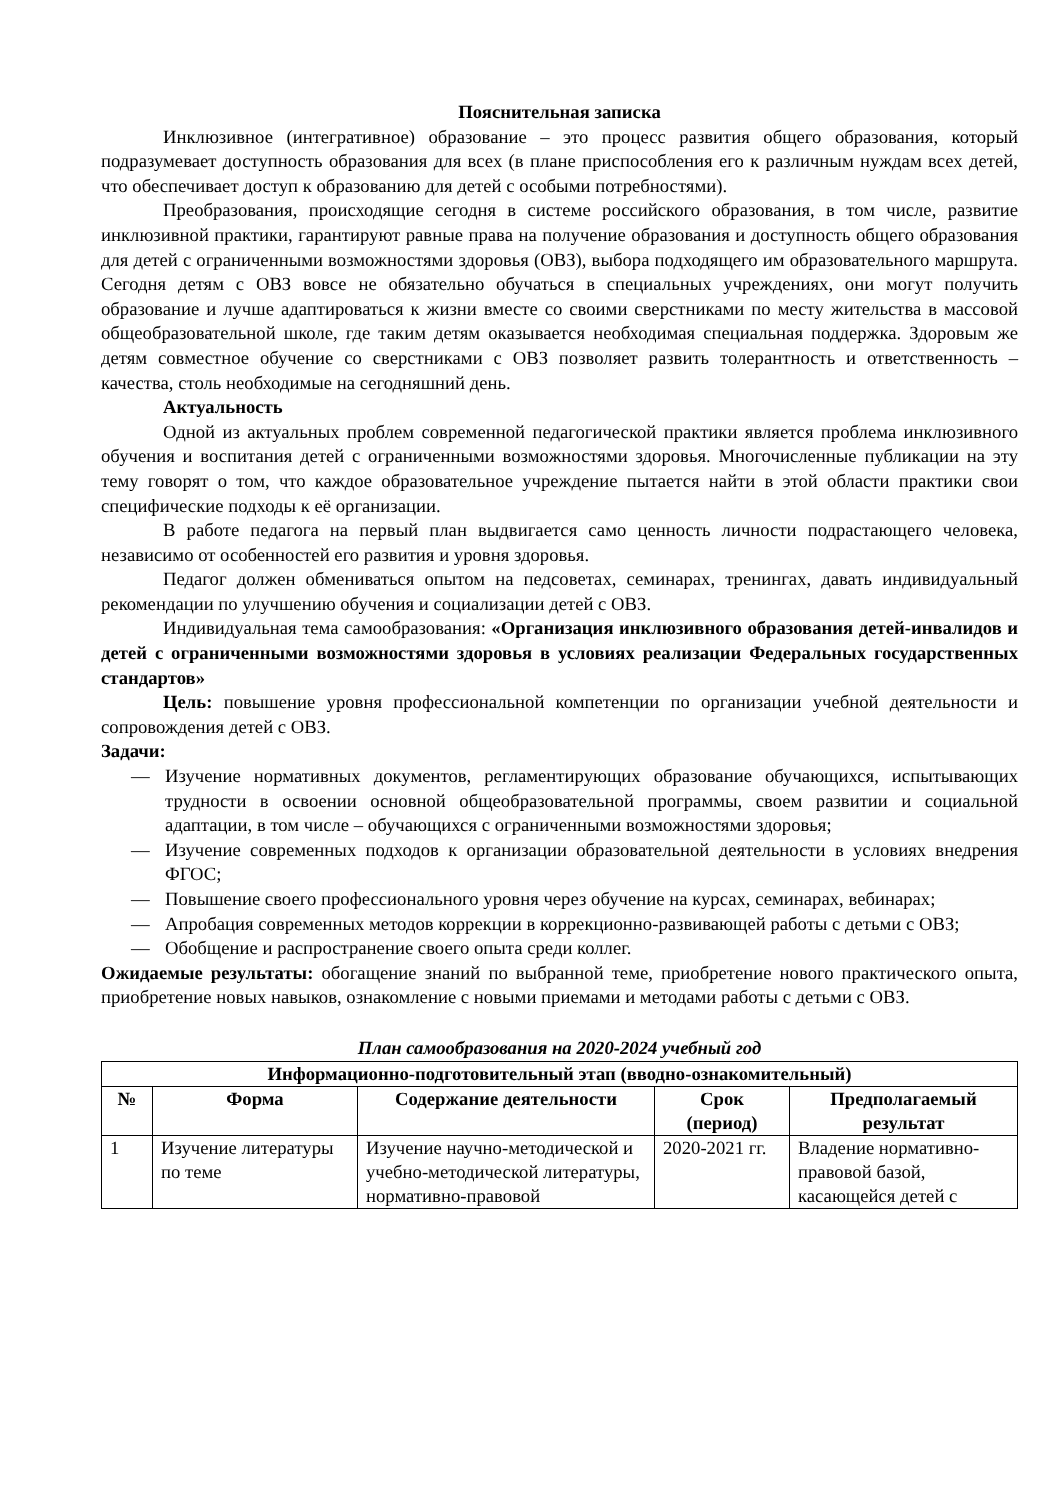Пояснительная записка
Инклюзивное (интегративное) образование – это процесс развития общего образования, который подразумевает доступность образования для всех (в плане приспособления его к различным нуждам всех детей, что обеспечивает доступ к образованию для детей с особыми потребностями).
Преобразования, происходящие сегодня в системе российского образования, в том числе, развитие инклюзивной практики, гарантируют равные права на получение образования и доступность общего образования для детей с ограниченными возможностями здоровья (ОВЗ), выбора подходящего им образовательного маршрута. Сегодня детям с ОВЗ вовсе не обязательно обучаться в специальных учреждениях, они могут получить образование и лучше адаптироваться к жизни вместе со своими сверстниками по месту жительства в массовой общеобразовательной школе, где таким детям оказывается необходимая специальная поддержка. Здоровым же детям совместное обучение со сверстниками с ОВЗ позволяет развить толерантность и ответственность – качества, столь необходимые на сегодняшний день.
Актуальность
Одной из актуальных проблем современной педагогической практики является проблема инклюзивного обучения и воспитания детей с ограниченными возможностями здоровья. Многочисленные публикации на эту тему говорят о том, что каждое образовательное учреждение пытается найти в этой области практики свои специфические подходы к её организации.
В работе педагога на первый план выдвигается само ценность личности подрастающего человека, независимо от особенностей его развития и уровня здоровья.
Педагог должен обмениваться опытом на педсоветах, семинарах, тренингах, давать индивидуальный рекомендации по улучшению обучения и социализации детей с ОВЗ.
Индивидуальная тема самообразования: «Организация инклюзивного образования детей-инвалидов и детей с ограниченными возможностями здоровья в условиях реализации Федеральных государственных стандартов»
Цель: повышение уровня профессиональной компетенции по организации учебной деятельности и сопровождения детей с ОВЗ.
Задачи:
— Изучение нормативных документов, регламентирующих образование обучающихся, испытывающих трудности в освоении основной общеобразовательной программы, своем развитии и социальной адаптации, в том числе – обучающихся с ограниченными возможностями здоровья;
— Изучение современных подходов к организации образовательной деятельности в условиях внедрения ФГОС;
— Повышение своего профессионального уровня через обучение на курсах, семинарах, вебинарах;
— Апробация современных методов коррекции в коррекционно-развивающей работы с детьми с ОВЗ;
— Обобщение и распространение своего опыта среди коллег.
Ожидаемые результаты: обогащение знаний по выбранной теме, приобретение нового практического опыта, приобретение новых навыков, ознакомление с новыми приемами и методами работы с детьми с ОВЗ.
План самообразования на 2020-2024 учебный год
| Информационно-подготовительный этап (вводно-ознакомительный) | | | | |
| --- | --- | --- | --- | --- |
| № | Форма | Содержание деятельности | Срок (период) | Предполагаемый результат |
| 1 | Изучение литературы по теме | Изучение научно-методической и учебно-методической литературы, нормативно-правовой | 2020-2021 гг. | Владение нормативно-правовой базой, касающейся детей с |